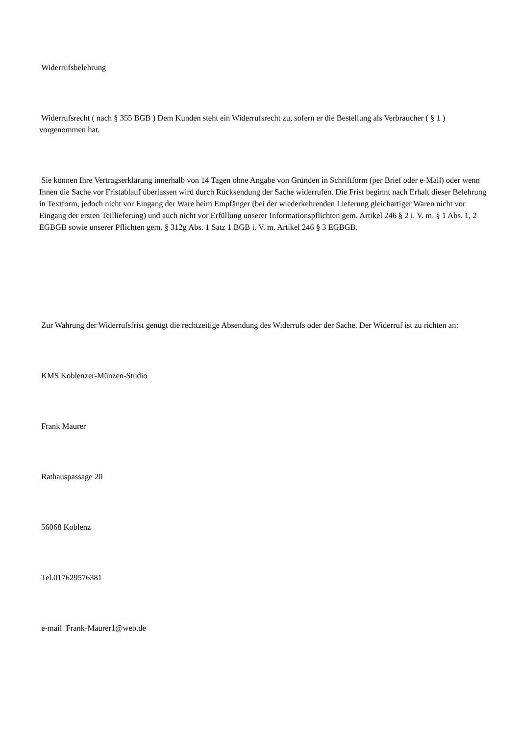Widerrufsbelehrung
Widerrufsrecht ( nach § 355 BGB ) Dem Kunden steht ein Widerrufsrecht zu, sofern er die Bestellung als Verbraucher ( § 1 ) vorgenommen hat.
Sie können Ihre Vertragserklärung innerhalb von 14 Tagen ohne Angabe von Gründen in Schriftform (per Brief oder e-Mail) oder wenn Ihnen die Sache vor Fristablauf überlassen wird durch Rücksendung der Sache widerrufen. Die Frist beginnt nach Erhalt dieser Belehrung in Textform, jedoch nicht vor Eingang der Ware beim Empfänger (bei der wiederkehrenden Lieferung gleichartiger Waren nicht vor Eingang der ersten Teillieferung) und auch nicht vor Erfüllung unserer Informationspflichten gem. Artikel 246 § 2 i. V. m. § 1 Abs. 1, 2 EGBGB sowie unserer Pflichten gem. § 312g Abs. 1 Satz 1 BGB i. V. m. Artikel 246 § 3 EGBGB.
Zur Wahrung der Widerrufsfrist genügt die rechtzeitige Absendung des Widerrufs oder der Sache. Der Widerruf ist zu richten an:
KMS Koblenzer-Münzen-Studio
Frank Maurer
Rathauspassage 20
56068 Koblenz
Tel.017629576381
e-mail Frank-Maurer1@web.de